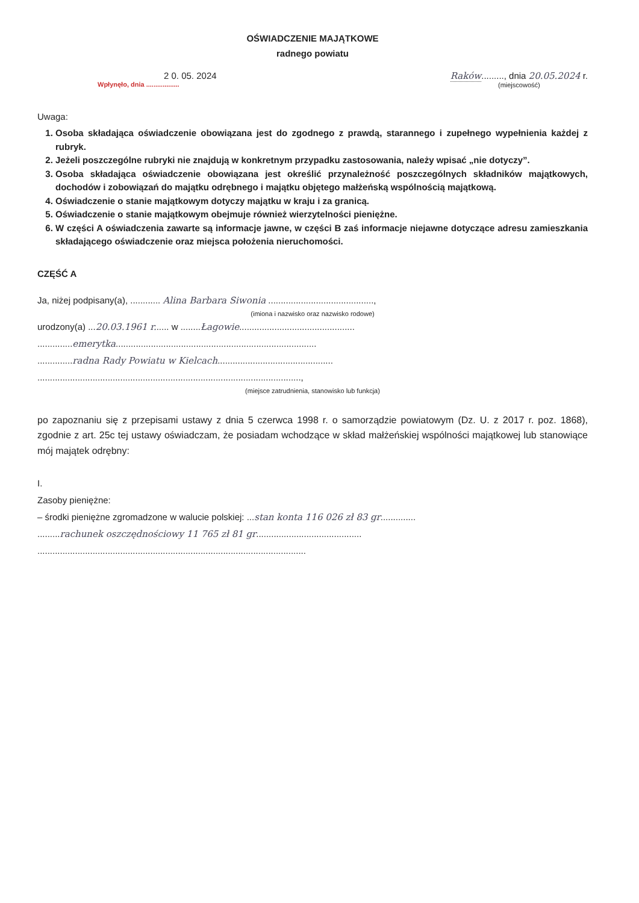OŚWIADCZENIE MAJĄTKOWE
radnego powiatu
2 0. 05. 2024
Wpłynęło, dnia ..................
Raków........., dnia 20.05.2024 r.
(miejscowość)
Uwaga:
1. Osoba składająca oświadczenie obowiązana jest do zgodnego z prawdą, starannego i zupełnego wypełnienia każdej z rubryk.
2. Jeżeli poszczególne rubryki nie znajdują w konkretnym przypadku zastosowania, należy wpisać „nie dotyczy”.
3. Osoba składająca oświadczenie obowiązana jest określić przynależność poszczególnych składników majątkowych, dochodów i zobowiązań do majątku odrębnego i majątku objętego małżeńską wspólnością majątkową.
4. Oświadczenie o stanie majątkowym dotyczy majątku w kraju i za granicą.
5. Oświadczenie o stanie majątkowym obejmuje również wierzytelności pieniężne.
6. W części A oświadczenia zawarte są informacje jawne, w części B zaś informacje niejawne dotyczące adresu zamieszkania składającego oświadczenie oraz miejsca położenia nieruchomości.
CZĘŚĆ A
Ja, niżej podpisany(a), ............ Alina Barbara Siwonia ..........................................,
(imiona i nazwisko oraz nazwisko rodowe)
urodzony(a) ...20.03.1961 r...... w ........Łagowie..............................................
..............emerytka................................................................................
..............radna Rady Powiatu w Kielcach..............................................
.........................................................................................................,
(miejsce zatrudnienia, stanowisko lub funkcja)
po zapoznaniu się z przepisami ustawy z dnia 5 czerwca 1998 r. o samorządzie powiatowym (Dz. U. z 2017 r. poz. 1868), zgodnie z art. 25c tej ustawy oświadczam, że posiadam wchodzące w skład małżeńskiej wspólności majątkowej lub stanowiące mój majątek odrębny:
I.
Zasoby pieniężne:
– środki pieniężne zgromadzone w walucie polskiej: ...stan konta 116 026 zł 83 gr..............
.........rachunek oszczędnościowy 11 765 zł 81 gr..........................................
...........................................................................................................